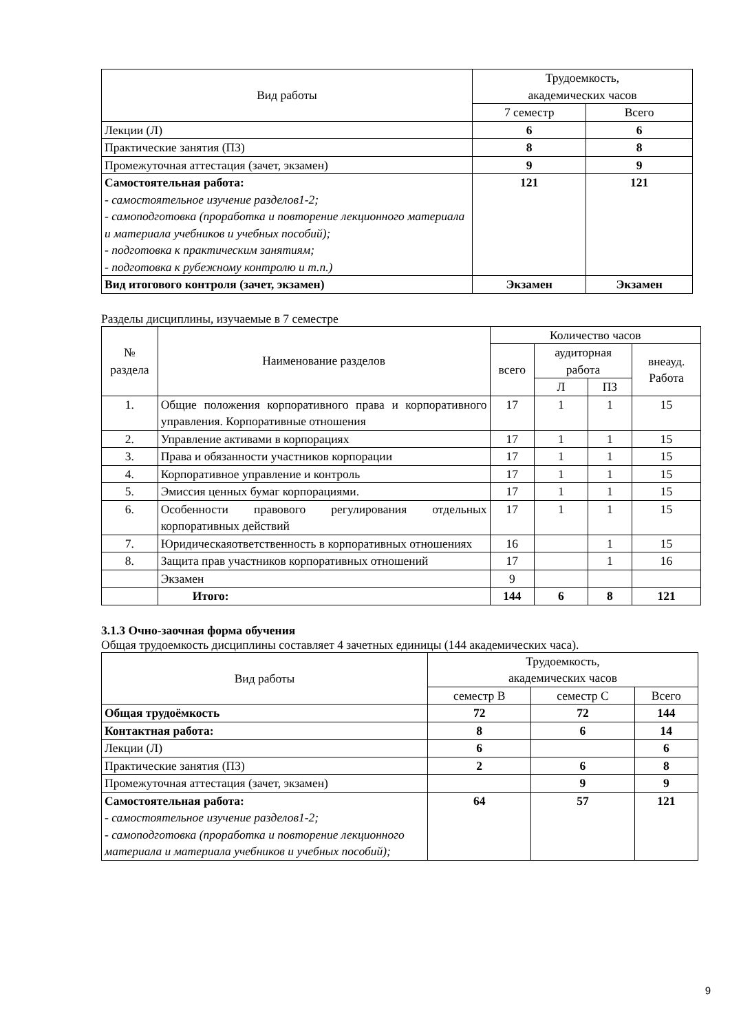| Вид работы | Трудоемкость, академических часов | |
| --- | --- | --- |
| | 7 семестр | Всего |
| Лекции (Л) | 6 | 6 |
| Практические занятия (ПЗ) | 8 | 8 |
| Промежуточная аттестация (зачет, экзамен) | 9 | 9 |
| Самостоятельная работа: - самостоятельное изучение разделов1-2; - самоподготовка (проработка и повторение лекционного материала и материала учебников и учебных пособий); - подготовка к практическим занятиям; - подготовка к рубежному контролю и т.п.) | 121 | 121 |
| Вид итогового контроля (зачет, экзамен) | Экзамен | Экзамен |
Разделы дисциплины, изучаемые в 7 семестре
| № раздела | Наименование разделов | Количество часов | | | |
| --- | --- | --- | --- | --- | --- |
| | | всего | аудиторная работа | | внеауд. Работа |
| | | | Л | ПЗ | |
| 1. | Общие положения корпоративного права и корпоративного управления. Корпоративные отношения | 17 | 1 | 1 | 15 |
| 2. | Управление активами в корпорациях | 17 | 1 | 1 | 15 |
| 3. | Права и обязанности участников корпорации | 17 | 1 | 1 | 15 |
| 4. | Корпоративное управление и контроль | 17 | 1 | 1 | 15 |
| 5. | Эмиссия ценных бумаг корпорациями. | 17 | 1 | 1 | 15 |
| 6. | Особенности правового регулирования отдельных корпоративных действий | 17 | 1 | 1 | 15 |
| 7. | Юридическаяответственность в корпоративных отношениях | 16 | | 1 | 15 |
| 8. | Защита прав участников корпоративных отношений | 17 | | 1 | 16 |
| | Экзамен | 9 | | | |
| | Итого: | 144 | 6 | 8 | 121 |
3.1.3 Очно-заочная форма обучения
Общая трудоемкость дисциплины составляет 4 зачетных единицы (144 академических часа).
| Вид работы | Трудоемкость, академических часов | | |
| --- | --- | --- | --- |
| | семестр В | семестр С | Всего |
| Общая трудоёмкость | 72 | 72 | 144 |
| Контактная работа: | 8 | 6 | 14 |
| Лекции (Л) | 6 | | 6 |
| Практические занятия (ПЗ) | 2 | 6 | 8 |
| Промежуточная аттестация (зачет, экзамен) | | 9 | 9 |
| Самостоятельная работа: - самостоятельное изучение разделов1-2; - самоподготовка (проработка и повторение лекционного материала и материала учебников и учебных пособий); | 64 | 57 | 121 |
9